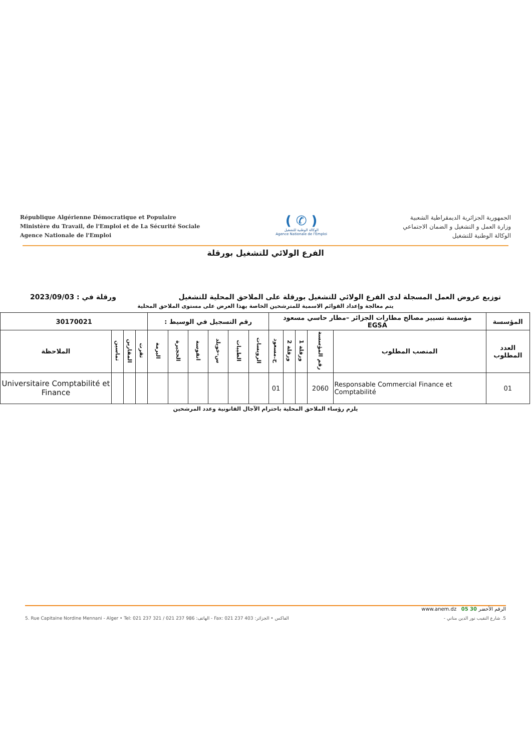République Algérienne Démocratique et Populaire
Ministère du Travail, de l'Emploi et de La Sécurité Sociale
Agence Nationale de l'Emploi
( ✆ )
الوكالة الوطنية للتشغيل
Agence Nationale de l'Emploi
الجمهورية الجزائرية الديمقراطية الشعبية
وزارة العمل و التشغيل و الضمان الاجتماعي
الوكالة الوطنية للتشغيل
الفرع الولائي للتشغيل بورقلة
توزيع عروض العمل المسجلة لدى الفرع الولائي للتشغيل بورقلة على الملاحق المحلية للتشغيل ورقلة في : 2023/09/03
يتم معالجة وإعداد القوائم الاسمية للمترشحين الخاصة بهذا العرض على مستوى الملاحق المحلية
| المؤسسة | مؤسسة تسيير مصالح مطارات الجزائر –مطار حاسي مسعود EGSA | | | | | رقم التسجيل في الوسيط : | | | | | | 30170021 | | | |
| العدد المطلوب | المنصب المطلوب | رقم المؤسسة | ورقلة 1 | ورقلة 2 | ح.مسعود | الرويسات | الطيبات | س-خويلد | انقوسة | الحجيرة | البرمة | تقرت | المقارين | تماسين | الملاحظة |
| 01 | Responsable Commercial Finance et Comptabilité | 2060 | | | 01 | | | | | | | | | | Universitaire Comptabilité et Finance |
يلزم رؤساء الملاحق المحلية باحترام الآجال القانونية وعدد المرشحين
www.anem.dz الرقم الأخضر 30 05
5. Rue Capitaine Nordine Mennani - Alger • Tel: 021 237 321 / 021 237 986 :الهاتف - Fax: 021 237 403 :الفاكس • الجزائر 5. شارع النقيب نور الدين مناني -